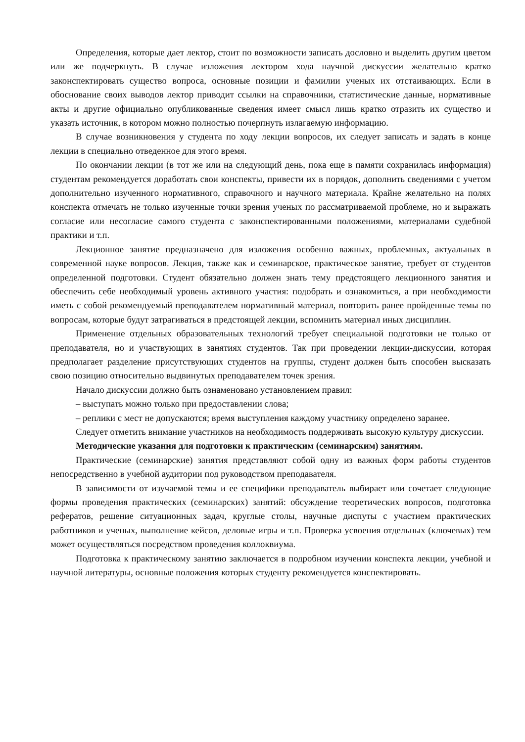Определения, которые дает лектор, стоит по возможности записать дословно и выделить другим цветом или же подчеркнуть. В случае изложения лектором хода научной дискуссии желательно кратко законспектировать существо вопроса, основные позиции и фамилии ученых их отстаивающих. Если в обоснование своих выводов лектор приводит ссылки на справочники, статистические данные, нормативные акты и другие официально опубликованные сведения имеет смысл лишь кратко отразить их существо и указать источник, в котором можно полностью почерпнуть излагаемую информацию.
В случае возникновения у студента по ходу лекции вопросов, их следует записать и задать в конце лекции в специально отведенное для этого время.
По окончании лекции (в тот же или на следующий день, пока еще в памяти сохранилась информация) студентам рекомендуется доработать свои конспекты, привести их в порядок, дополнить сведениями с учетом дополнительно изученного нормативного, справочного и научного материала. Крайне желательно на полях конспекта отмечать не только изученные точки зрения ученых по рассматриваемой проблеме, но и выражать согласие или несогласие самого студента с законспектированными положениями, материалами судебной практики и т.п.
Лекционное занятие предназначено для изложения особенно важных, проблемных, актуальных в современной науке вопросов. Лекция, также как и семинарское, практическое занятие, требует от студентов определенной подготовки. Студент обязательно должен знать тему предстоящего лекционного занятия и обеспечить себе необходимый уровень активного участия: подобрать и ознакомиться, а при необходимости иметь с собой рекомендуемый преподавателем нормативный материал, повторить ранее пройденные темы по вопросам, которые будут затрагиваться в предстоящей лекции, вспомнить материал иных дисциплин.
Применение отдельных образовательных технологий требует специальной подготовки не только от преподавателя, но и участвующих в занятиях студентов. Так при проведении лекции-дискуссии, которая предполагает разделение присутствующих студентов на группы, студент должен быть способен высказать свою позицию относительно выдвинутых преподавателем точек зрения.
Начало дискуссии должно быть ознаменовано установлением правил:
– выступать можно только при предоставлении слова;
– реплики с мест не допускаются; время выступления каждому участнику определено заранее.
Следует отметить внимание участников на необходимость поддерживать высокую культуру дискуссии.
Методические указания для подготовки к практическим (семинарским) занятиям.
Практические (семинарские) занятия представляют собой одну из важных форм работы студентов непосредственно в учебной аудитории под руководством преподавателя.
В зависимости от изучаемой темы и ее специфики преподаватель выбирает или сочетает следующие формы проведения практических (семинарских) занятий: обсуждение теоретических вопросов, подготовка рефератов, решение ситуационных задач, круглые столы, научные диспуты с участием практических работников и ученых, выполнение кейсов, деловые игры и т.п. Проверка усвоения отдельных (ключевых) тем может осуществляться посредством проведения коллоквиума.
Подготовка к практическому занятию заключается в подробном изучении конспекта лекции, учебной и научной литературы, основные положения которых студенту рекомендуется конспектировать.